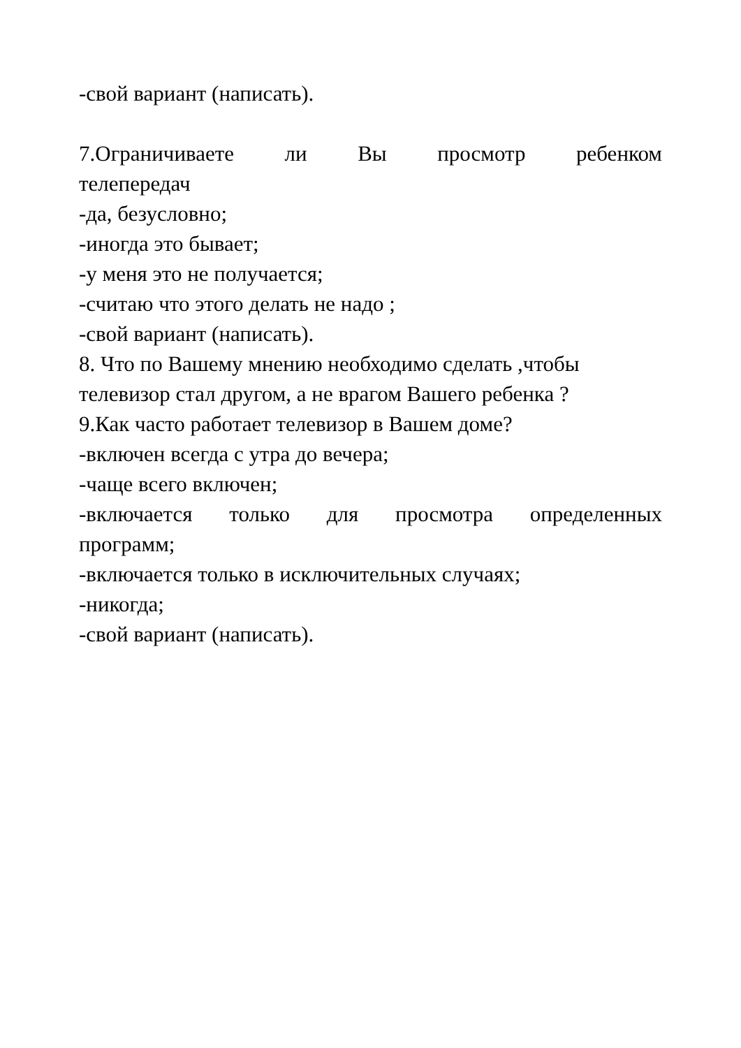-свой вариант (написать).
7.Ограничиваете ли Вы просмотр ребенком
телепередач
-да, безусловно;
-иногда это бывает;
-у меня это не получается;
-считаю что этого делать не надо ;
-свой вариант (написать).
8. Что по Вашему мнению необходимо сделать ,чтобы телевизор стал другом, а не врагом Вашего ребенка ?
9.Как часто работает телевизор в Вашем доме?
-включен всегда с утра до вечера;
-чаще всего включен;
-включается только для просмотра определенных
программ;
-включается только в исключительных случаях;
-никогда;
-свой вариант (написать).